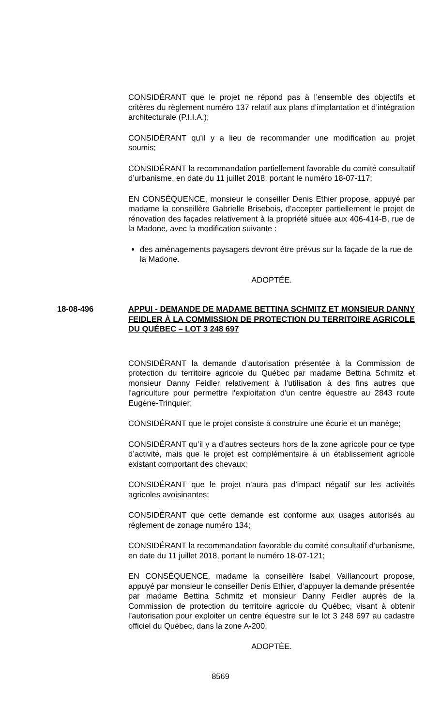CONSIDÉRANT que le projet ne répond pas à l’ensemble des objectifs et critères du règlement numéro 137 relatif aux plans d’implantation et d’intégration architecturale (P.I.I.A.);
CONSIDÉRANT qu’il y a lieu de recommander une modification au projet soumis;
CONSIDÉRANT la recommandation partiellement favorable du comité consultatif d’urbanisme, en date du 11 juillet 2018, portant le numéro 18-07-117;
EN CONSÉQUENCE, monsieur le conseiller Denis Ethier propose, appuyé par madame la conseillère Gabrielle Brisebois, d’accepter partiellement le projet de rénovation des façades relativement à la propriété située aux 406-414-B, rue de la Madone, avec la modification suivante :
des aménagements paysagers devront être prévus sur la façade de la rue de la Madone.
ADOPTÉE.
18-08-496 APPUI - DEMANDE DE MADAME BETTINA SCHMITZ ET MONSIEUR DANNY FEIDLER À LA COMMISSION DE PROTECTION DU TERRITOIRE AGRICOLE DU QUÉBEC – LOT 3 248 697
CONSIDÉRANT la demande d’autorisation présentée à la Commission de protection du territoire agricole du Québec par madame Bettina Schmitz et monsieur Danny Feidler relativement à l’utilisation à des fins autres que l'agriculture pour permettre l'exploitation d'un centre équestre au 2843 route Eugène-Trinquier;
CONSIDÉRANT que le projet consiste à construire une écurie et un manège;
CONSIDÉRANT qu’il y a d’autres secteurs hors de la zone agricole pour ce type d’activité, mais que le projet est complémentaire à un établissement agricole existant comportant des chevaux;
CONSIDÉRANT que le projet n’aura pas d’impact négatif sur les activités agricoles avoisinantes;
CONSIDÉRANT que cette demande est conforme aux usages autorisés au règlement de zonage numéro 134;
CONSIDÉRANT la recommandation favorable du comité consultatif d’urbanisme, en date du 11 juillet 2018, portant le numéro 18-07-121;
EN CONSÉQUENCE, madame la conseillère Isabel Vaillancourt propose, appuyé par monsieur le conseiller Denis Ethier, d’appuyer la demande présentée par madame Bettina Schmitz et monsieur Danny Feidler auprès de la Commission de protection du territoire agricole du Québec, visant à obtenir l’autorisation pour exploiter un centre équestre sur le lot 3 248 697 au cadastre officiel du Québec, dans la zone A-200.
ADOPTÉE.
8569